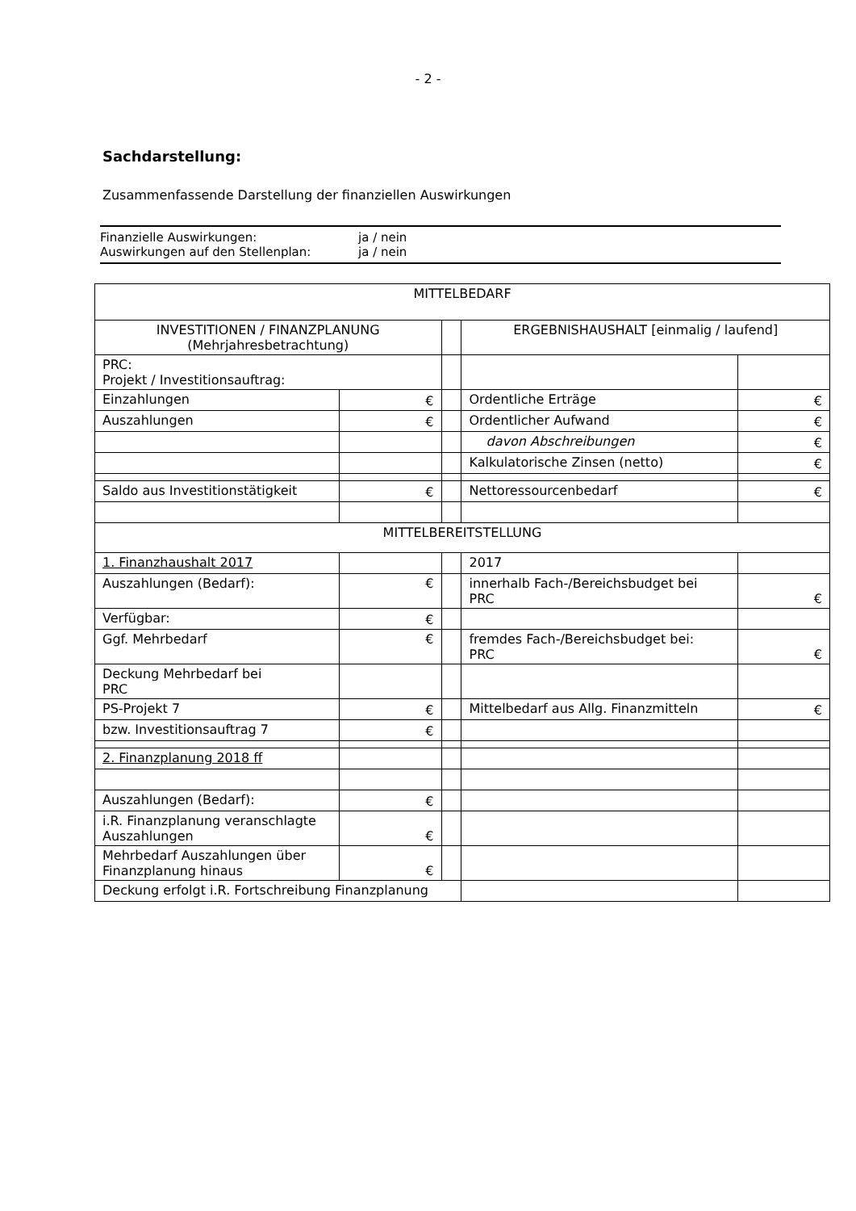- 2 -
Sachdarstellung:
Zusammenfassende Darstellung der finanziellen Auswirkungen
Finanzielle Auswirkungen: ja / nein
Auswirkungen auf den Stellenplan: ja / nein
| MITTELBEDARF | | | | |
| INVESTITIONEN / FINANZPLANUNG (Mehrjahresbetrachtung) | | | ERGEBNISHAUSHALT [einmalig / laufend] | |
| PRC: Projekt / Investitionsauftrag: | | | | |
| Einzahlungen | € | | Ordentliche Erträge | € |
| Auszahlungen | € | | Ordentlicher Aufwand | € |
| | | | davon Abschreibungen | € |
| | | | Kalkulatorische Zinsen (netto) | € |
| Saldo aus Investitionstätigkeit | € | | Nettoressourcenbedarf | € |
| MITTELBEREITSTELLUNG | | | | |
| 1. Finanzhaushalt 2017 | | | 2017 | |
| Auszahlungen (Bedarf): | € | | innerhalb Fach-/Bereichsbudget bei PRC | € |
| Verfügbar: | € | | | |
| Ggf. Mehrbedarf | € | | fremdes Fach-/Bereichsbudget bei: PRC | € |
| Deckung Mehrbedarf bei PRC | | | | |
| PS-Projekt 7 | € | | Mittelbedarf aus Allg. Finanzmitteln | € |
| bzw. Investitionsauftrag 7 | € | | | |
| 2. Finanzplanung 2018 ff | | | | |
| Auszahlungen (Bedarf): | € | | | |
| i.R. Finanzplanung veranschlagte Auszahlungen | € | | | |
| Mehrbedarf Auszahlungen über Finanzplanung hinaus | € | | | |
| Deckung erfolgt i.R. Fortschreibung Finanzplanung | | | | |